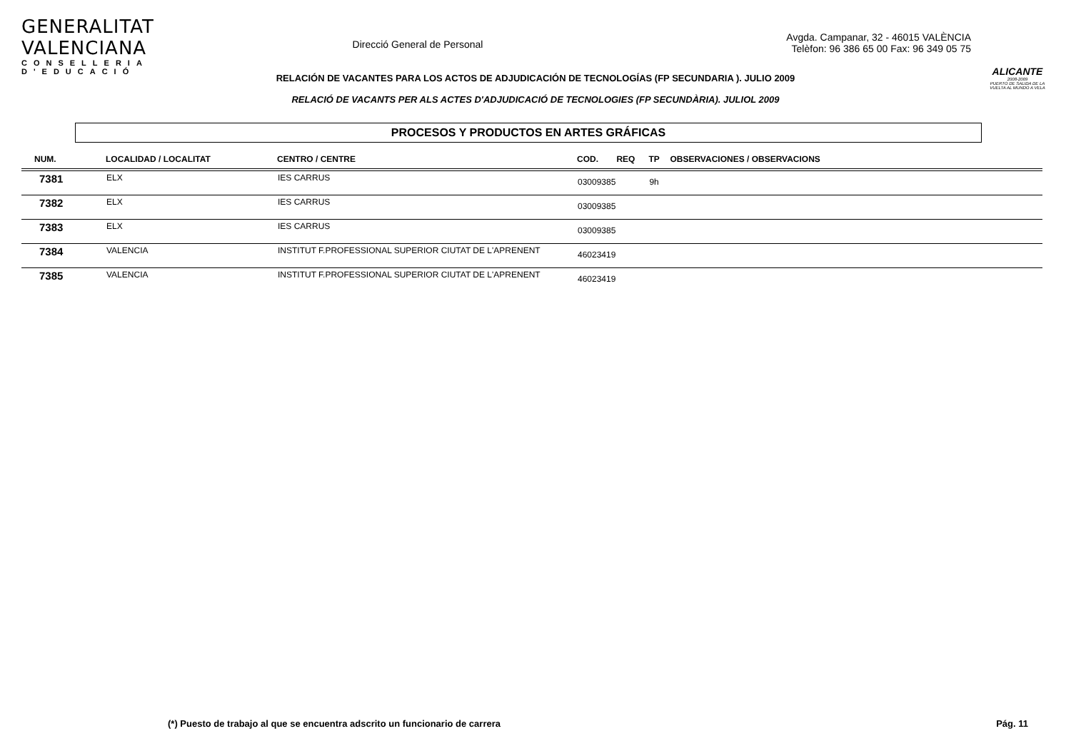GENERALITAT VALENCIANA
CONSELLERIA D'EDUCACIÓ
Direcció General de Personal
Avgda. Campanar, 32 - 46015 VALÈNCIA
Telèfon: 96 386 65 00 Fax: 96 349 05 75
ALICANTE
2008-2009
PUERTO DE SALIDA DE LA VUELTA AL MUNDO A VELA
RELACIÓN DE VACANTES PARA LOS ACTOS DE ADJUDICACIÓN DE TECNOLOGÍAS (FP SECUNDARIA ). JULIO 2009
RELACIÓ DE VACANTS PER ALS ACTES D'ADJUDICACIÓ DE TECNOLOGIES (FP SECUNDÀRIA). JULIOL 2009
PROCESOS Y PRODUCTOS EN ARTES GRÁFICAS
| NUM. | LOCALIDAD / LOCALITAT | CENTRO / CENTRE | COD. | REQ | TP | OBSERVACIONES / OBSERVACIONS |
| --- | --- | --- | --- | --- | --- | --- |
| 7381 | ELX | IES CARRUS | 03009385 | | 9h | |
| 7382 | ELX | IES CARRUS | 03009385 | | | |
| 7383 | ELX | IES CARRUS | 03009385 | | | |
| 7384 | VALENCIA | INSTITUT F.PROFESSIONAL SUPERIOR CIUTAT DE L'APRENENT | 46023419 | | | |
| 7385 | VALENCIA | INSTITUT F.PROFESSIONAL SUPERIOR CIUTAT DE L'APRENENT | 46023419 | | | |
(*) Puesto de trabajo al que se encuentra adscrito un funcionario de carrera Pág. 11